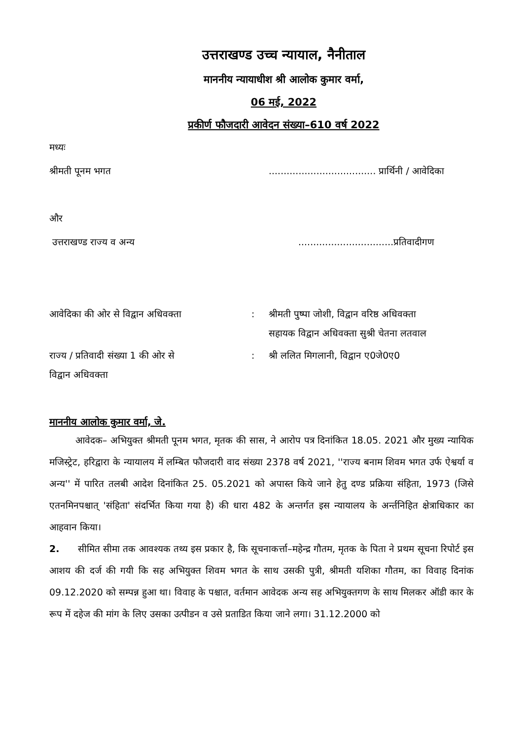उत्तराखण्ड उच्च न्यायाल, नैनीताल
माननीय न्यायाधीश श्री आलोक कुमार वर्मा,
06 मई, 2022
प्रकीर्ण फौजदारी आवेदन संख्या–610 वर्ष 2022
मध्यः
श्रीमती पूनम भगत .................................... प्रार्थिनी / आवेदिका
और
उत्तराखण्ड राज्य व अन्य ................................प्रतिवादीगण
आवेदिका की ओर से विद्वान अधिवक्ता : श्रीमती पुष्पा जोशी, विद्वान वरिष्ठ अधिवक्ता
सहायक विद्वान अधिवक्ता सुश्री चेतना लतवाल
राज्य / प्रतिवादी संख्या 1 की ओर से
विद्वान अधिवक्ता
: श्री ललित मिगलानी, विद्वान ए0जे0ए0
माननीय आलोक कुमार वर्मा, जे.
आवेदक– अभियुक्त श्रीमती पूनम भगत, मृतक की सास, ने आरोप पत्र दिनांकित 18.05. 2021 और मुख्य न्यायिक मजिस्ट्रेट, हरिद्वारा के न्यायालय में लम्बित फौजदारी वाद संख्या 2378 वर्ष 2021, ''राज्य बनाम शिवम भगत उर्फ ऐश्वर्या व अन्य'' में पारित तलबी आदेश दिनांकित 25. 05.2021 को अपास्त किये जाने हेतु दण्ड प्रक्रिया संहिता, 1973 (जिसे एतनमिनपश्चात् 'संहिता' संदर्भित किया गया है) की धारा 482 के अन्तर्गत इस न्यायालय के अर्न्तनिहित क्षेत्राधिकार का आहवान किया।
2. सीमित सीमा तक आवश्यक तथ्य इस प्रकार है, कि सूचनाकर्त्ता–महेन्द्र गौतम, मृतक के पिता ने प्रथम सूचना रिपोर्ट इस आशय की दर्ज की गयी कि सह अभियुक्त शिवम भगत के साथ उसकी पुत्री, श्रीमती यशिका गौतम, का विवाह दिनांक 09.12.2020 को सम्पन्न हुआ था। विवाह के पश्चात, वर्तमान आवेदक अन्य सह अभियुक्तगण के साथ मिलकर ऑडी कार के रूप में दहेज की मांग के लिए उसका उत्पीडन व उसे प्रताडित किया जाने लगा। 31.12.2000 को